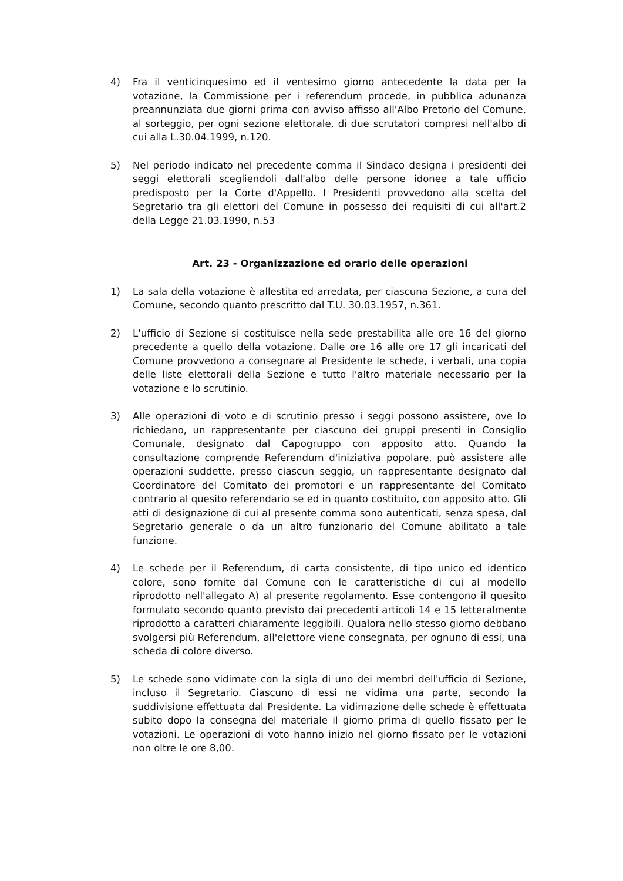4) Fra il venticinquesimo ed il ventesimo giorno antecedente la data per la votazione, la Commissione per i referendum procede, in pubblica adunanza preannunziata due giorni prima con avviso affisso all'Albo Pretorio del Comune, al sorteggio, per ogni sezione elettorale, di due scrutatori compresi nell'albo di cui alla L.30.04.1999, n.120.
5) Nel periodo indicato nel precedente comma il Sindaco designa i presidenti dei seggi elettorali scegliendoli dall'albo delle persone idonee a tale ufficio predisposto per la Corte d'Appello. I Presidenti provvedono alla scelta del Segretario tra gli elettori del Comune in possesso dei requisiti di cui all'art.2 della Legge 21.03.1990, n.53
Art. 23 - Organizzazione ed orario delle operazioni
1) La sala della votazione è allestita ed arredata, per ciascuna Sezione, a cura del Comune, secondo quanto prescritto dal T.U. 30.03.1957, n.361.
2) L'ufficio di Sezione si costituisce nella sede prestabilita alle ore 16 del giorno precedente a quello della votazione. Dalle ore 16 alle ore 17 gli incaricati del Comune provvedono a consegnare al Presidente le schede, i verbali, una copia delle liste elettorali della Sezione e tutto l'altro materiale necessario per la votazione e lo scrutinio.
3) Alle operazioni di voto e di scrutinio presso i seggi possono assistere, ove lo richiedano, un rappresentante per ciascuno dei gruppi presenti in Consiglio Comunale, designato dal Capogruppo con apposito atto. Quando la consultazione comprende Referendum d'iniziativa popolare, può assistere alle operazioni suddette, presso ciascun seggio, un rappresentante designato dal Coordinatore del Comitato dei promotori e un rappresentante del Comitato contrario al quesito referendario se ed in quanto costituito, con apposito atto. Gli atti di designazione di cui al presente comma sono autenticati, senza spesa, dal Segretario generale o da un altro funzionario del Comune abilitato a tale funzione.
4) Le schede per il Referendum, di carta consistente, di tipo unico ed identico colore, sono fornite dal Comune con le caratteristiche di cui al modello riprodotto nell'allegato A) al presente regolamento. Esse contengono il quesito formulato secondo quanto previsto dai precedenti articoli 14 e 15 letteralmente riprodotto a caratteri chiaramente leggibili. Qualora nello stesso giorno debbano svolgersi più Referendum, all'elettore viene consegnata, per ognuno di essi, una scheda di colore diverso.
5) Le schede sono vidimate con la sigla di uno dei membri dell'ufficio di Sezione, incluso il Segretario. Ciascuno di essi ne vidima una parte, secondo la suddivisione effettuata dal Presidente. La vidimazione delle schede è effettuata subito dopo la consegna del materiale il giorno prima di quello fissato per le votazioni. Le operazioni di voto hanno inizio nel giorno fissato per le votazioni non oltre le ore 8,00.